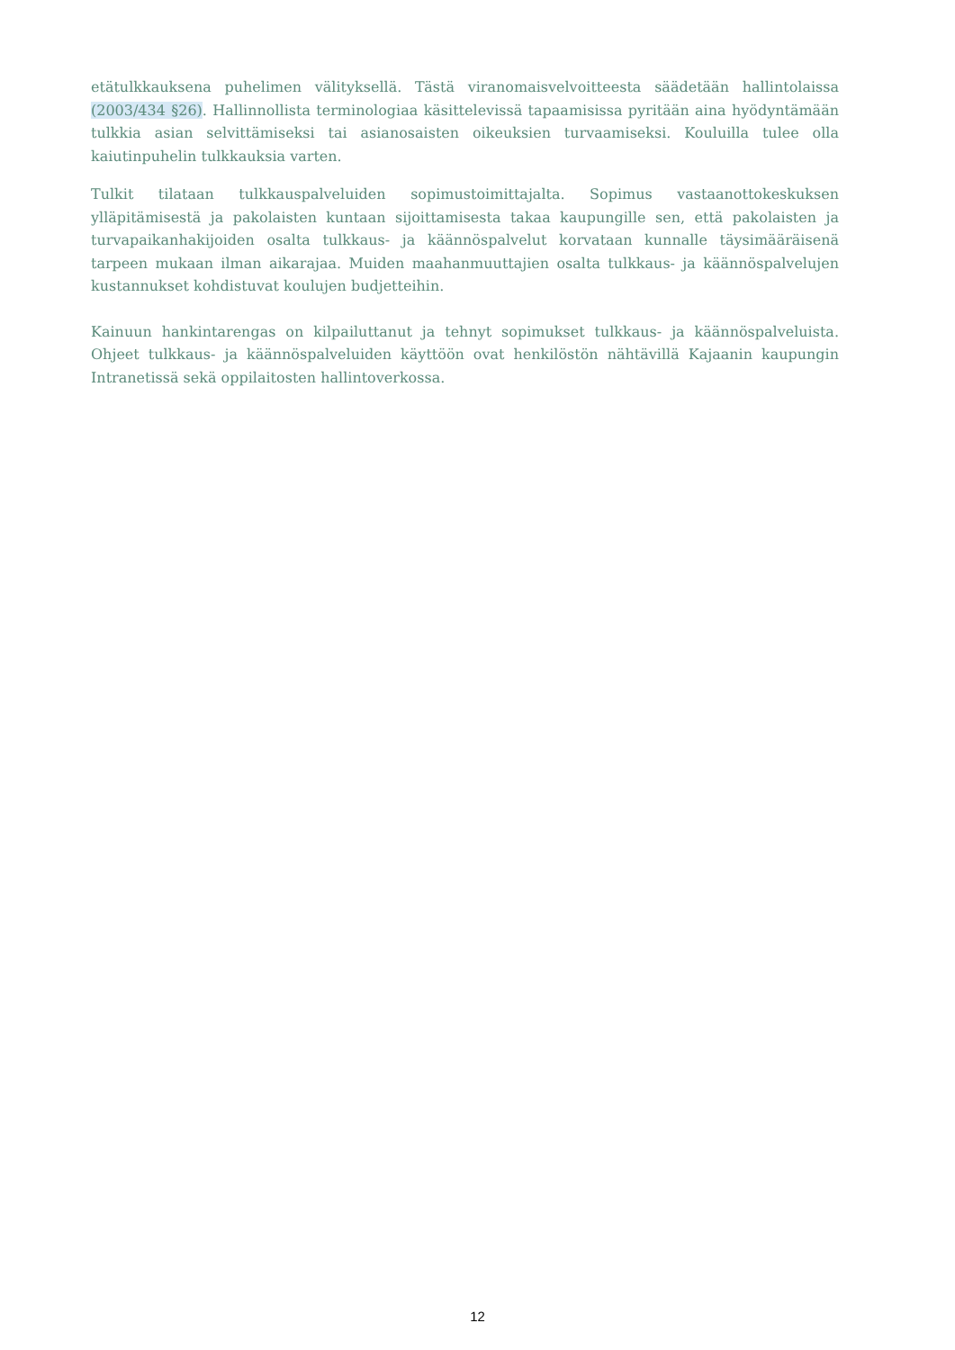etätulkkauksena puhelimen välityksellä. Tästä viranomaisvelvoitteesta säädetään hallintolaissa (2003/434 §26). Hallinnollista terminologiaa käsittelevissä tapaamisissa pyritään aina hyödyntämään tulkkia asian selvittämiseksi tai asianosaisten oikeuksien turvaamiseksi. Kouluilla tulee olla kaiutinpuhelin tulkkauksia varten.
Tulkit tilataan tulkkauspalveluiden sopimustoimittajalta. Sopimus vastaanottokeskuksen ylläpitämisestä ja pakolaisten kuntaan sijoittamisesta takaa kaupungille sen, että pakolaisten ja turvapaikanhakijoiden osalta tulkkaus- ja käännöspalvelut korvataan kunnalle täysimääräisenä tarpeen mukaan ilman aikarajaa. Muiden maahanmuuttajien osalta tulkkaus- ja käännöspalvelujen kustannukset kohdistuvat koulujen budjetteihin.
Kainuun hankintarengas on kilpailuttanut ja tehnyt sopimukset tulkkaus- ja käännöspalveluista. Ohjeet tulkkaus- ja käännöspalveluiden käyttöön ovat henkilöstön nähtävillä Kajaanin kaupungin Intranetissä sekä oppilaitosten hallintoverkossa.
12